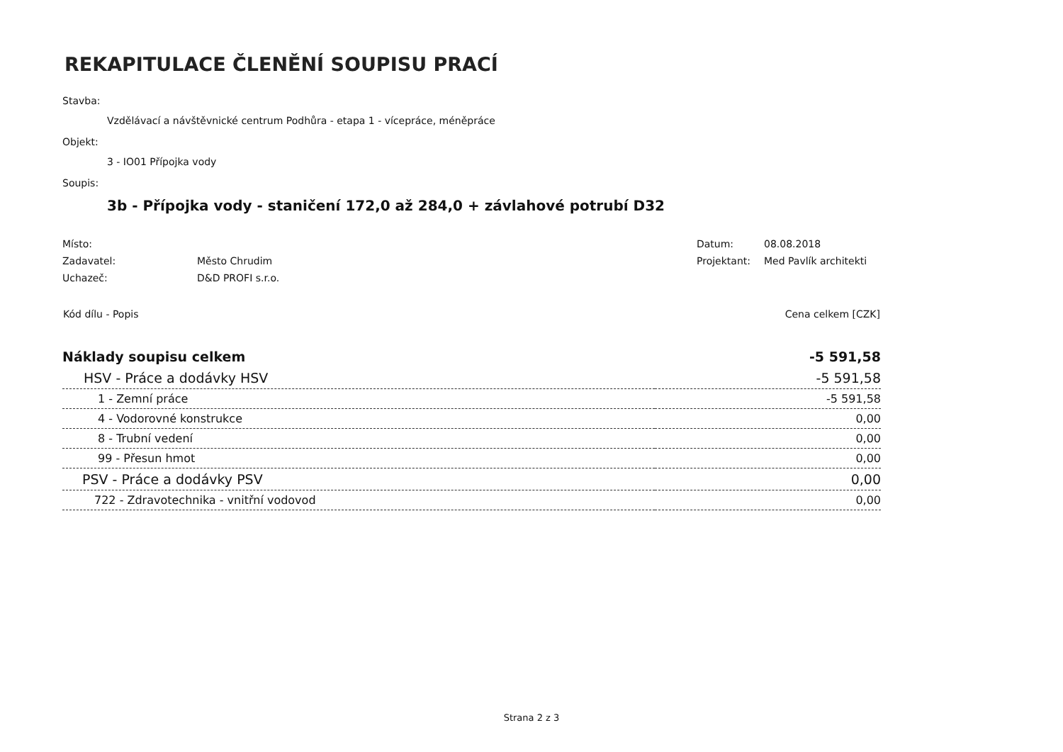REKAPITULACE ČLENĚNÍ SOUPISU PRACÍ
Stavba:
Vzdělávací a návštěvnické centrum Podhůra - etapa 1 - vícepráce, méněpráce
Objekt:
3 - IO01 Přípojka vody
Soupis:
3b - Přípojka vody - staničení 172,0 až 284,0 + závlahové potrubí D32
| Místo: | | Datum: | 08.08.2018 |
| Zadavatel: | Město Chrudim | Projektant: | Med Pavlík architekti |
| Uchazeč: | D&D PROFI s.r.o. | | |
| Kód dílu - Popis | Cena celkem [CZK] |
| --- | --- |
| Náklady soupisu celkem | -5 591,58 |
| HSV - Práce a dodávky HSV | -5 591,58 |
| 1 - Zemní práce | -5 591,58 |
| 4 - Vodorovné konstrukce | 0,00 |
| 8 - Trubní vedení | 0,00 |
| 99 - Přesun hmot | 0,00 |
| PSV - Práce a dodávky PSV | 0,00 |
| 722 - Zdravotechnika - vnitřní vodovod | 0,00 |
Strana 2 z 3